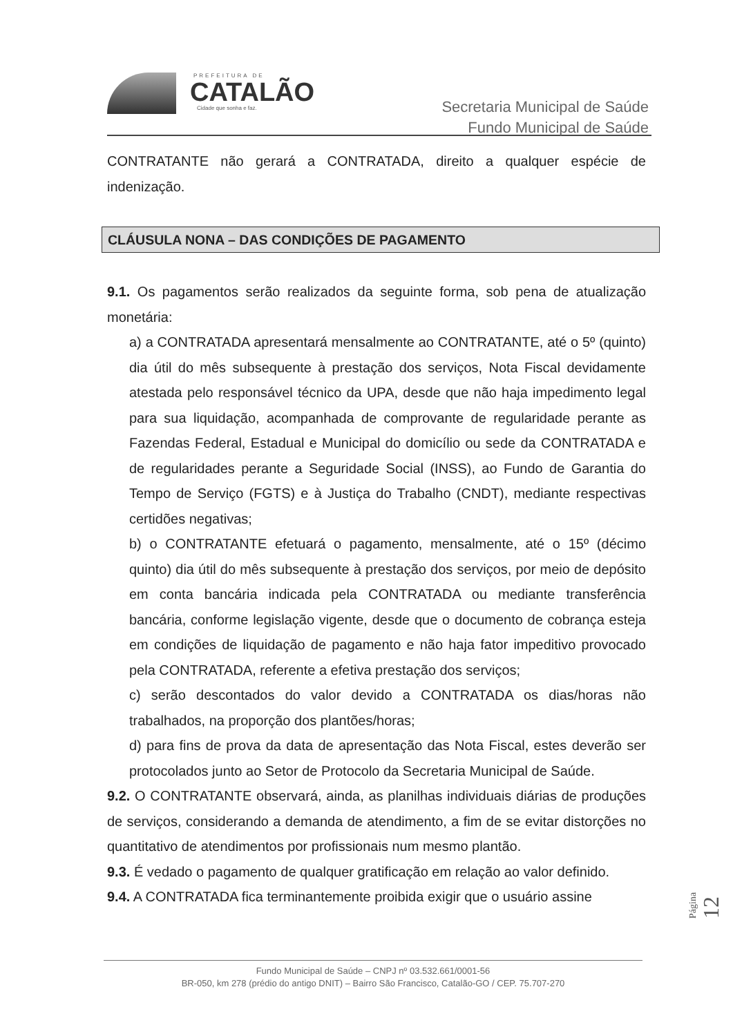PREFEITURA DE
CATALÃO
Cidade que sonha e faz.
Secretaria Municipal de Saúde
Fundo Municipal de Saúde
CONTRATANTE não gerará a CONTRATADA, direito a qualquer espécie de indenização.
CLÁUSULA NONA – DAS CONDIÇÕES DE PAGAMENTO
9.1. Os pagamentos serão realizados da seguinte forma, sob pena de atualização monetária:
a) a CONTRATADA apresentará mensalmente ao CONTRATANTE, até o 5º (quinto) dia útil do mês subsequente à prestação dos serviços, Nota Fiscal devidamente atestada pelo responsável técnico da UPA, desde que não haja impedimento legal para sua liquidação, acompanhada de comprovante de regularidade perante as Fazendas Federal, Estadual e Municipal do domicílio ou sede da CONTRATADA e de regularidades perante a Seguridade Social (INSS), ao Fundo de Garantia do Tempo de Serviço (FGTS) e à Justiça do Trabalho (CNDT), mediante respectivas certidões negativas;
b) o CONTRATANTE efetuará o pagamento, mensalmente, até o 15º (décimo quinto) dia útil do mês subsequente à prestação dos serviços, por meio de depósito em conta bancária indicada pela CONTRATADA ou mediante transferência bancária, conforme legislação vigente, desde que o documento de cobrança esteja em condições de liquidação de pagamento e não haja fator impeditivo provocado pela CONTRATADA, referente a efetiva prestação dos serviços;
c) serão descontados do valor devido a CONTRATADA os dias/horas não trabalhados, na proporção dos plantões/horas;
d) para fins de prova da data de apresentação das Nota Fiscal, estes deverão ser protocolados junto ao Setor de Protocolo da Secretaria Municipal de Saúde.
9.2. O CONTRATANTE observará, ainda, as planilhas individuais diárias de produções de serviços, considerando a demanda de atendimento, a fim de se evitar distorções no quantitativo de atendimentos por profissionais num mesmo plantão.
9.3. É vedado o pagamento de qualquer gratificação em relação ao valor definido.
9.4. A CONTRATADA fica terminantemente proibida exigir que o usuário assine
Página 12
Fundo Municipal de Saúde – CNPJ nº 03.532.661/0001-56
BR-050, km 278 (prédio do antigo DNIT) – Bairro São Francisco, Catalão-GO / CEP. 75.707-270